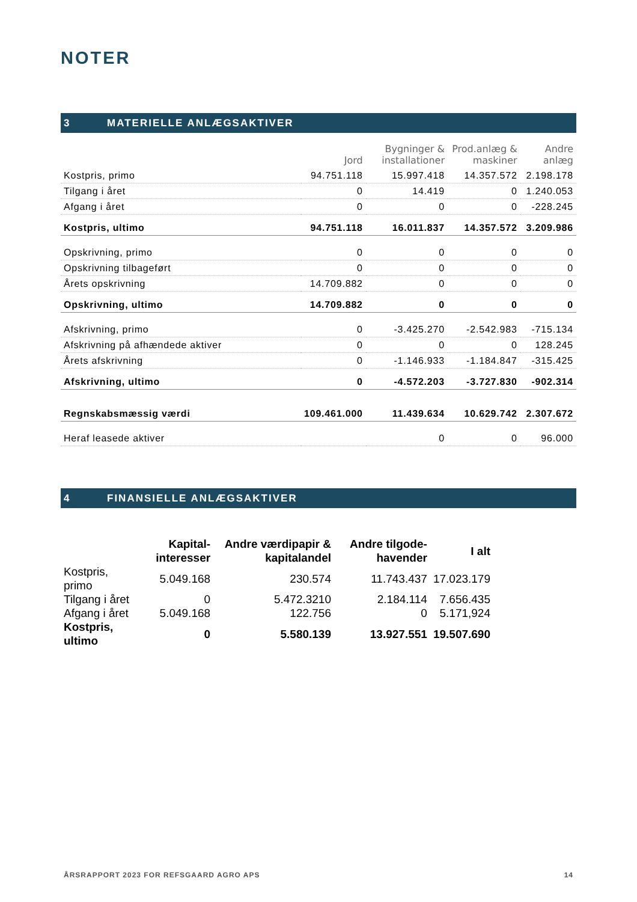NOTER
3 MATERIELLE ANLÆGSAKTIVER
| | Jord | Bygninger & installationer | Prod.anlæg & maskiner | Andre anlæg |
| --- | --- | --- | --- | --- |
| Kostpris, primo | 94.751.118 | 15.997.418 | 14.357.572 | 2.198.178 |
| Tilgang i året | 0 | 14.419 | 0 | 1.240.053 |
| Afgang i året | 0 | 0 | 0 | -228.245 |
| Kostpris, ultimo | 94.751.118 | 16.011.837 | 14.357.572 | 3.209.986 |
| Opskrivning, primo | 0 | 0 | 0 | 0 |
| Opskrivning tilbageført | 0 | 0 | 0 | 0 |
| Årets opskrivning | 14.709.882 | 0 | 0 | 0 |
| Opskrivning, ultimo | 14.709.882 | 0 | 0 | 0 |
| Afskrivning, primo | 0 | -3.425.270 | -2.542.983 | -715.134 |
| Afskrivning på afhændede aktiver | 0 | 0 | 0 | 128.245 |
| Årets afskrivning | 0 | -1.146.933 | -1.184.847 | -315.425 |
| Afskrivning, ultimo | 0 | -4.572.203 | -3.727.830 | -902.314 |
| Regnskabsmæssig værdi | 109.461.000 | 11.439.634 | 10.629.742 | 2.307.672 |
| Heraf leasede aktiver | | 0 | 0 | 96.000 |
4 FINANSIELLE ANLÆGSAKTIVER
| | Kapital- interesser | Andre værdipapir & kapitalandel | Andre tilgode- havender | I alt |
| --- | --- | --- | --- | --- |
| Kostpris, primo | 5.049.168 | 230.574 | 11.743.437 | 17.023.179 |
| Tilgang i året | 0 | 5.472.3210 | 2.184.114 | 7.656.435 |
| Afgang i året | 5.049.168 | 122.756 | 0 | 5.171,924 |
| Kostpris, ultimo | 0 | 5.580.139 | 13.927.551 | 19.507.690 |
ÅRSRAPPORT 2023 FOR REFSGAARD AGRO APS 14